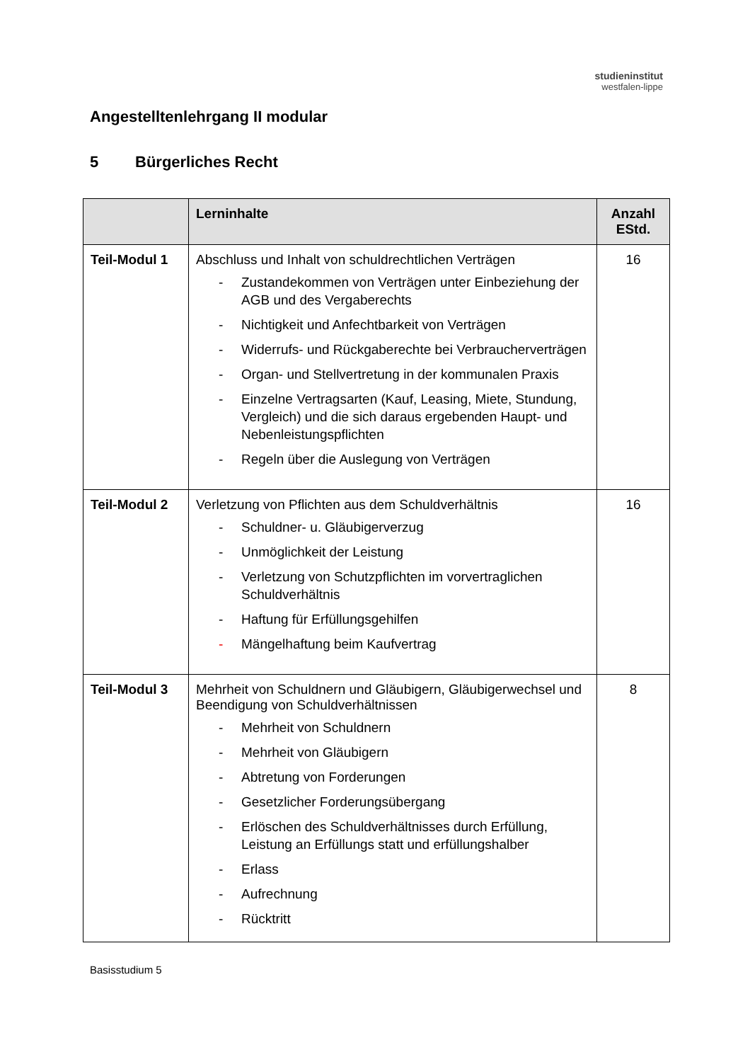studieninstitut
westfalen-lippe
Angestelltenlehrgang II modular
5 Bürgerliches Recht
| | Lerninhalte | Anzahl EStd. |
| --- | --- | --- |
| Teil-Modul 1 | Abschluss und Inhalt von schuldrechtlichen Verträgen - Zustandekommen von Verträgen unter Einbeziehung der AGB und des Vergaberechts - Nichtigkeit und Anfechtbarkeit von Verträgen - Widerrufs- und Rückgaberechte bei Verbraucherverträgen - Organ- und Stellvertretung in der kommunalen Praxis - Einzelne Vertragsarten (Kauf, Leasing, Miete, Stundung, Vergleich) und die sich daraus ergebenden Haupt- und Nebenleistungspflichten - Regeln über die Auslegung von Verträgen | 16 |
| Teil-Modul 2 | Verletzung von Pflichten aus dem Schuldverhältnis - Schuldner- u. Gläubigerverzug - Unmöglichkeit der Leistung - Verletzung von Schutzpflichten im vorvertraglichen Schuldverhältnis - Haftung für Erfüllungsgehilfen - Mängelhaftung beim Kaufvertrag | 16 |
| Teil-Modul 3 | Mehrheit von Schuldnern und Gläubigern, Gläubigerwechsel und Beendigung von Schuldverhältnissen - Mehrheit von Schuldnern - Mehrheit von Gläubigern - Abtretung von Forderungen - Gesetzlicher Forderungsübergang - Erlöschen des Schuldverhältnisses durch Erfüllung, Leistung an Erfüllungs statt und erfüllungshalber - Erlass - Aufrechnung - Rücktritt | 8 |
Basisstudium 5